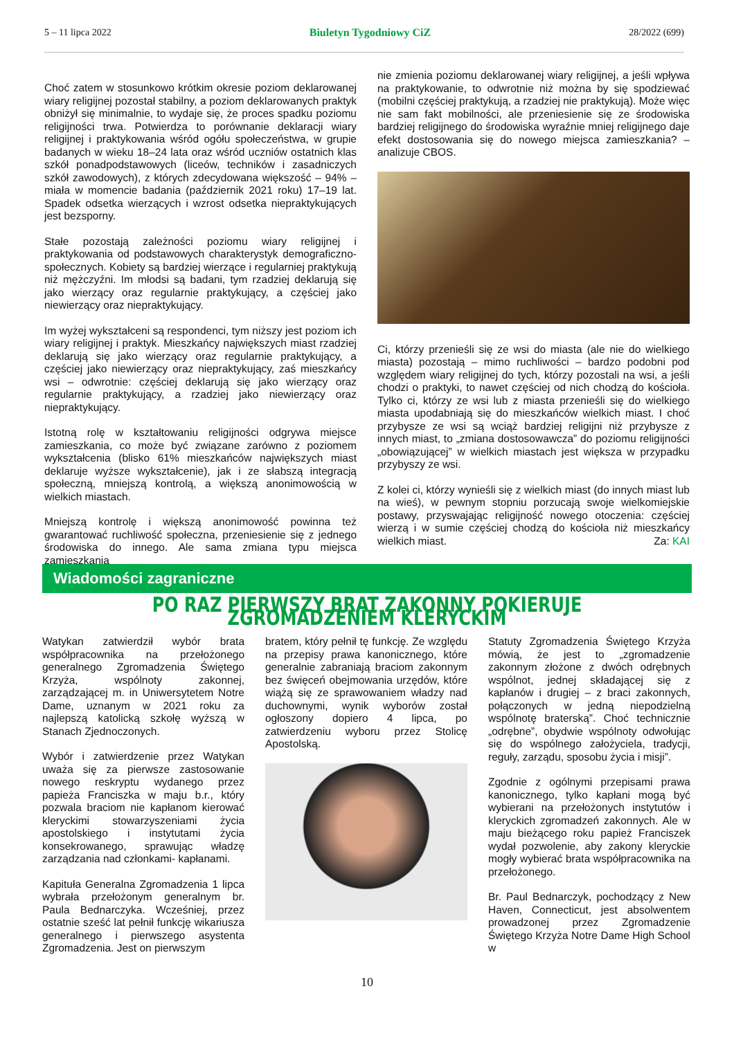5 – 11 lipca 2022 Biuletyn Tygodniowy CiZ 28/2022 (699)
Choć zatem w stosunkowo krótkim okresie poziom deklarowanej wiary religijnej pozostał stabilny, a poziom deklarowanych praktyk obniżył się minimalnie, to wydaje się, że proces spadku poziomu religijności trwa. Potwierdza to porównanie deklaracji wiary religijnej i praktykowania wśród ogółu społeczeństwa, w grupie badanych w wieku 18–24 lata oraz wśród uczniów ostatnich klas szkół ponadpodstawowych (liceów, techników i zasadniczych szkół zawodowych), z których zdecydowana większość – 94% – miała w momencie badania (październik 2021 roku) 17–19 lat. Spadek odsetka wierzących i wzrost odsetka niepraktykujących jest bezsporny.
Stałe pozostają zależności poziomu wiary religijnej i praktykowania od podstawowych charakterystyk demograficzno-społecznych. Kobiety są bardziej wierzące i regularniej praktykują niż mężczyźni. Im młodsi są badani, tym rzadziej deklarują się jako wierzący oraz regularnie praktykujący, a częściej jako niewierzący oraz niepraktykujący.
Im wyżej wykształceni są respondenci, tym niższy jest poziom ich wiary religijnej i praktyk. Mieszkańcy największych miast rzadziej deklarują się jako wierzący oraz regularnie praktykujący, a częściej jako niewierzący oraz niepraktykujący, zaś mieszkańcy wsi – odwrotnie: częściej deklarują się jako wierzący oraz regularnie praktykujący, a rzadziej jako niewierzący oraz niepraktykujący.
Istotną rolę w kształtowaniu religijności odgrywa miejsce zamieszkania, co może być związane zarówno z poziomem wykształcenia (blisko 61% mieszkańców największych miast deklaruje wyższe wykształcenie), jak i ze słabszą integracją społeczną, mniejszą kontrolą, a większą anonimowością w wielkich miastach.
Mniejszą kontrolę i większą anonimowość powinna też gwarantować ruchliwość społeczna, przeniesienie się z jednego środowiska do innego. Ale sama zmiana typu miejsca zamieszkania
nie zmienia poziomu deklarowanej wiary religijnej, a jeśli wpływa na praktykowanie, to odwrotnie niż można by się spodziewać (mobilni częściej praktykują, a rzadziej nie praktykują). Może więc nie sam fakt mobilności, ale przeniesienie się ze środowiska bardziej religijnego do środowiska wyraźnie mniej religijnego daje efekt dostosowania się do nowego miejsca zamieszkania? – analizuje CBOS.
Ci, którzy przenieśli się ze wsi do miasta (ale nie do wielkiego miasta) pozostają – mimo ruchliwości – bardzo podobni pod względem wiary religijnej do tych, którzy pozostali na wsi, a jeśli chodzi o praktyki, to nawet częściej od nich chodzą do kościoła. Tylko ci, którzy ze wsi lub z miasta przenieśli się do wielkiego miasta upodabniają się do mieszkańców wielkich miast. I choć przybysze ze wsi są wciąż bardziej religijni niż przybysze z innych miast, to „zmiana dostosowawcza” do poziomu religijności „obowiązującej” w wielkich miastach jest większa w przypadku przybyszy ze wsi.
Z kolei ci, którzy wynieśli się z wielkich miast (do innych miast lub na wieś), w pewnym stopniu porzucają swoje wielkomiejskie postawy, przyswajając religijność nowego otoczenia: częściej wierzą i w sumie częściej chodzą do kościoła niż mieszkańcy wielkich miast. Za: KAI
Wiadomości zagraniczne
PO RAZ PIERWSZY BRAT ZAKONNY POKIERUJE ZGROMADZENIEM KLERYCKIM
Watykan zatwierdził wybór brata współpracownika na przełożonego generalnego Zgromadzenia Świętego Krzyża, wspólnoty zakonnej, zarządzającej m. in Uniwersytetem Notre Dame, uznanym w 2021 roku za najlepszą katolicką szkołę wyższą w Stanach Zjednoczonych.
Wybór i zatwierdzenie przez Watykan uważa się za pierwsze zastosowanie nowego reskryptu wydanego przez papieża Franciszka w maju b.r., który pozwala braciom nie kapłanom kierować kleryckimi stowarzyszeniami życia apostolskiego i instytutami życia konsekrowanego, sprawując władzę zarządzania nad członkami- kapłanami.
Kapituła Generalna Zgromadzenia 1 lipca wybrała przełożonym generalnym br. Paula Bednarczyka. Wcześniej, przez ostatnie sześć lat pełnił funkcję wikariusza generalnego i pierwszego asystenta Zgromadzenia. Jest on pierwszym
bratem, który pełnił tę funkcję. Ze względu na przepisy prawa kanonicznego, które generalnie zabraniają braciom zakonnym bez święceń obejmowania urzędów, które wiążą się ze sprawowaniem władzy nad duchownymi, wynik wyborów został ogłoszony dopiero 4 lipca, po zatwierdzeniu wyboru przez Stolicę Apostolską.
Statuty Zgromadzenia Świętego Krzyża mówią, że jest to „zgromadzenie zakonnym złożone z dwóch odrębnych wspólnot, jednej składającej się z kapłanów i drugiej – z braci zakonnych, połączonych w jedną niepodzielną wspólnotę braterską”. Choć technicznie „odrębne”, obydwie wspólnoty odwołując się do wspólnego założyciela, tradycji, reguły, zarządu, sposobu życia i misji”.
Zgodnie z ogólnymi przepisami prawa kanonicznego, tylko kapłani mogą być wybierani na przełożonych instytutów i kleryckich zgromadzeń zakonnych. Ale w maju bieżącego roku papież Franciszek wydał pozwolenie, aby zakony kleryckie mogły wybierać brata współpracownika na przełożonego.
Br. Paul Bednarczyk, pochodzący z New Haven, Connecticut, jest absolwentem prowadzonej przez Zgromadzenie Świętego Krzyża Notre Dame High School w
10